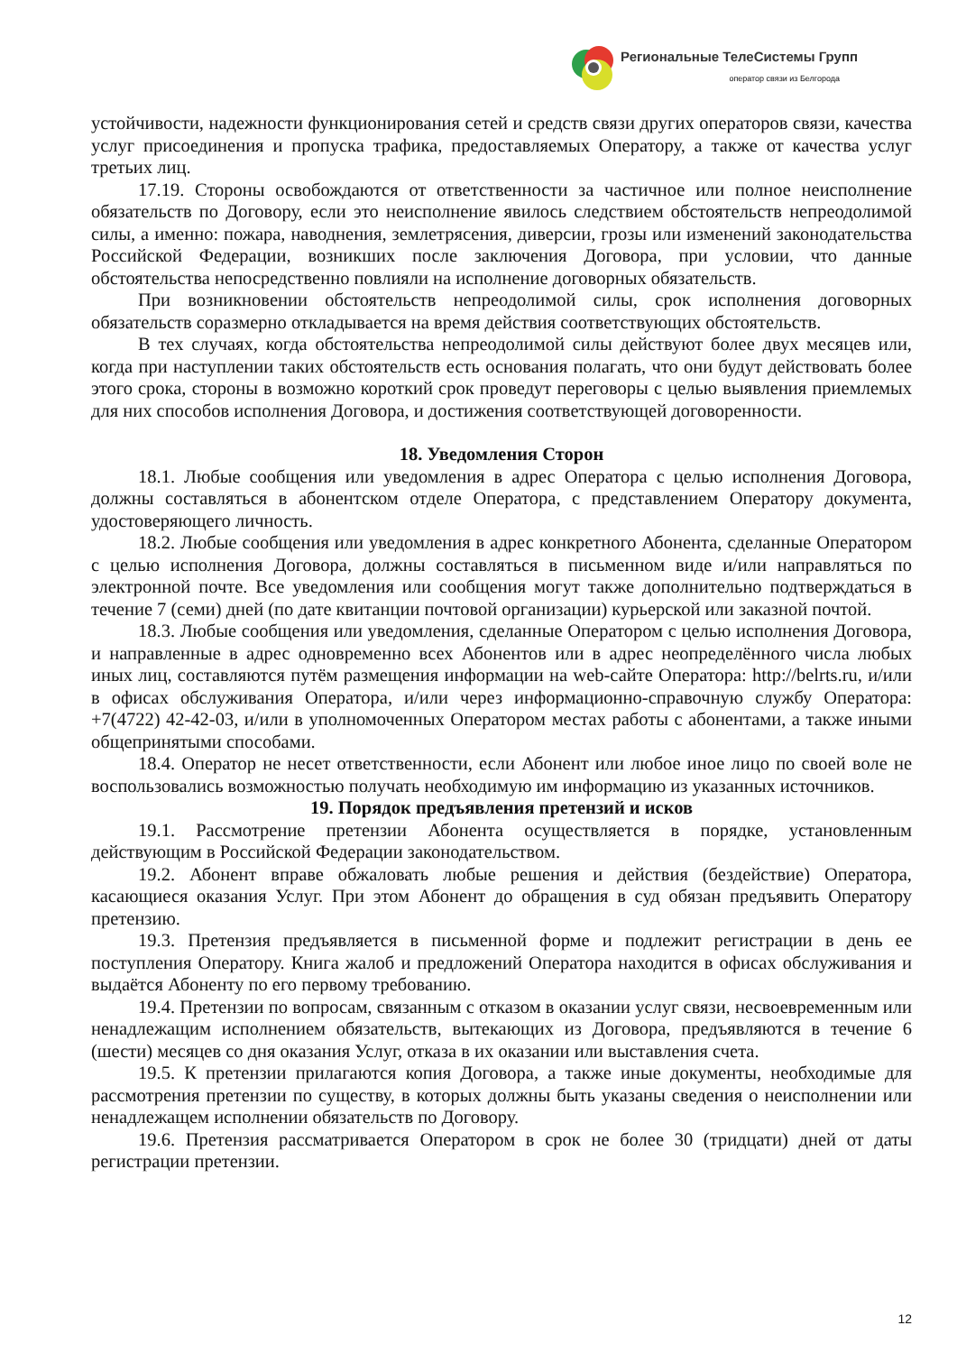Региональные ТелеСистемы Групп
оператор связи из Белгорода
устойчивости, надежности функционирования сетей и средств связи других операторов связи, качества услуг присоединения и пропуска трафика, предоставляемых Оператору, а также от качества услуг третьих лиц.
17.19. Стороны освобождаются от ответственности за частичное или полное неисполнение обязательств по Договору, если это неисполнение явилось следствием обстоятельств непреодолимой силы, а именно: пожара, наводнения, землетрясения, диверсии, грозы или изменений законодательства Российской Федерации, возникших после заключения Договора, при условии, что данные обстоятельства непосредственно повлияли на исполнение договорных обязательств.
При возникновении обстоятельств непреодолимой силы, срок исполнения договорных обязательств соразмерно откладывается на время действия соответствующих обстоятельств.
В тех случаях, когда обстоятельства непреодолимой силы действуют более двух месяцев или, когда при наступлении таких обстоятельств есть основания полагать, что они будут действовать более этого срока, стороны в возможно короткий срок проведут переговоры с целью выявления приемлемых для них способов исполнения Договора, и достижения соответствующей договоренности.
18. Уведомления Сторон
18.1. Любые сообщения или уведомления в адрес Оператора с целью исполнения Договора, должны составляться в абонентском отделе Оператора, с представлением Оператору документа, удостоверяющего личность.
18.2. Любые сообщения или уведомления в адрес конкретного Абонента, сделанные Оператором с целью исполнения Договора, должны составляться в письменном виде и/или направляться по электронной почте. Все уведомления или сообщения могут также дополнительно подтверждаться в течение 7 (семи) дней (по дате квитанции почтовой организации) курьерской или заказной почтой.
18.3. Любые сообщения или уведомления, сделанные Оператором с целью исполнения Договора, и направленные в адрес одновременно всех Абонентов или в адрес неопределённого числа любых иных лиц, составляются путём размещения информации на web-сайте Оператора: http://belrts.ru, и/или в офисах обслуживания Оператора, и/или через информационно-справочную службу Оператора: +7(4722) 42-42-03, и/или в уполномоченных Оператором местах работы с абонентами, а также иными общепринятыми способами.
18.4. Оператор не несет ответственности, если Абонент или любое иное лицо по своей воле не воспользовались возможностью получать необходимую им информацию из указанных источников.
19. Порядок предъявления претензий и исков
19.1. Рассмотрение претензии Абонента осуществляется в порядке, установленным действующим в Российской Федерации законодательством.
19.2. Абонент вправе обжаловать любые решения и действия (бездействие) Оператора, касающиеся оказания Услуг. При этом Абонент до обращения в суд обязан предъявить Оператору претензию.
19.3. Претензия предъявляется в письменной форме и подлежит регистрации в день ее поступления Оператору. Книга жалоб и предложений Оператора находится в офисах обслуживания и выдаётся Абоненту по его первому требованию.
19.4. Претензии по вопросам, связанным с отказом в оказании услуг связи, несвоевременным или ненадлежащим исполнением обязательств, вытекающих из Договора, предъявляются в течение 6 (шести) месяцев со дня оказания Услуг, отказа в их оказании или выставления счета.
19.5. К претензии прилагаются копия Договора, а также иные документы, необходимые для рассмотрения претензии по существу, в которых должны быть указаны сведения о неисполнении или ненадлежащем исполнении обязательств по Договору.
19.6. Претензия рассматривается Оператором в срок не более 30 (тридцати) дней от даты регистрации претензии.
12